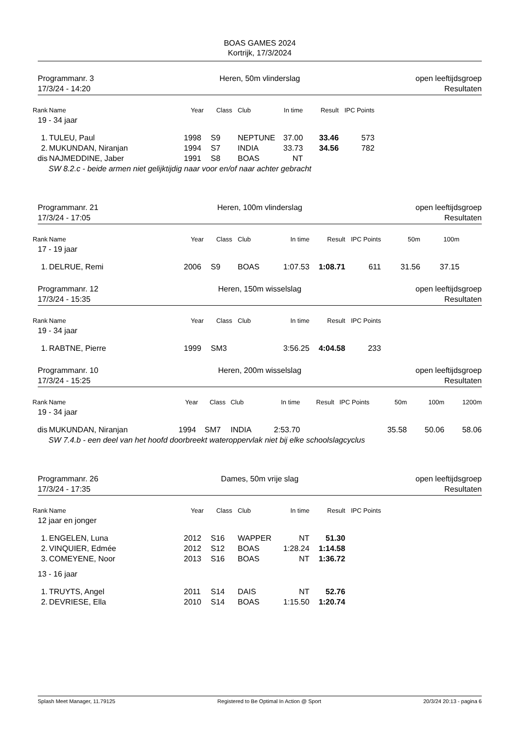BOAS GAMES 2024
Kortrijk, 17/3/2024
Programmanr. 3
17/3/24 - 14:20
Heren, 50m vlinderslag
open leeftijdsgroep
Resultaten
| Rank | Name | Year | Class | Club | In time | Result | IPC Points |
| --- | --- | --- | --- | --- | --- | --- | --- |
| 19 - 34 jaar | | | | | | | |
| 1. | TULEU, Paul | 1998 | S9 | NEPTUNE | 37.00 | 33.46 | 573 |
| 2. | MUKUNDAN, Niranjan | 1994 | S7 | INDIA | 33.73 | 34.56 | 782 |
| dis | NAJMEDDINE, Jaber | 1991 | S8 | BOAS | NT | | |
| SW 8.2.c - beide armen niet gelijktijdig naar voor en/of naar achter gebracht | | | | | | | |
Programmanr. 21
17/3/24 - 17:05
Heren, 100m vlinderslag
open leeftijdsgroep
Resultaten
| Rank | Name | Year | Class | Club | In time | Result | IPC Points | 50m | 100m |
| --- | --- | --- | --- | --- | --- | --- | --- | --- | --- |
| 17 - 19 jaar | | | | | | | | | |
| 1. | DELRUE, Remi | 2006 | S9 | BOAS | 1:07.53 | 1:08.71 | 611 | 31.56 | 37.15 |
Programmanr. 12
17/3/24 - 15:35
Heren, 150m wisselslag
open leeftijdsgroep
Resultaten
| Rank | Name | Year | Class | Club | In time | Result | IPC Points |
| --- | --- | --- | --- | --- | --- | --- | --- |
| 19 - 34 jaar | | | | | | | |
| 1. | RABTNE, Pierre | 1999 | SM3 | | 3:56.25 | 4:04.58 | 233 |
Programmanr. 10
17/3/24 - 15:25
Heren, 200m wisselslag
open leeftijdsgroep
Resultaten
| Rank | Name | Year | Class | Club | In time | Result | IPC Points | 50m | 100m | 1200m |
| --- | --- | --- | --- | --- | --- | --- | --- | --- | --- | --- |
| 19 - 34 jaar | | | | | | | | | | |
| dis | MUKUNDAN, Niranjan | 1994 | SM7 | INDIA | 2:53.70 | | | 35.58 | 50.06 | 58.06 |
| SW 7.4.b - een deel van het hoofd doorbreekt wateroppervlak niet bij elke schoolslagcyclus | | | | | | | | | | |
Programmanr. 26
17/3/24 - 17:35
Dames, 50m vrije slag
open leeftijdsgroep
Resultaten
| Rank | Name | Year | Class | Club | In time | Result | IPC Points |
| --- | --- | --- | --- | --- | --- | --- | --- |
| 12 jaar en jonger | | | | | | | |
| 1. | ENGELEN, Luna | 2012 | S16 | WAPPER | NT | 51.30 | |
| 2. | VINQUIER, Edmée | 2012 | S12 | BOAS | 1:28.24 | 1:14.58 | |
| 3. | COMEYENE, Noor | 2013 | S16 | BOAS | NT | 1:36.72 | |
| 13 - 16 jaar | | | | | | | |
| 1. | TRUYTS, Angel | 2011 | S14 | DAIS | NT | 52.76 | |
| 2. | DEVRIESE, Ella | 2010 | S14 | BOAS | 1:15.50 | 1:20.74 | |
Splash Meet Manager, 11.79125 Registered to Be Optimal In Action @ Sport 20/3/24 20:13 - pagina 6